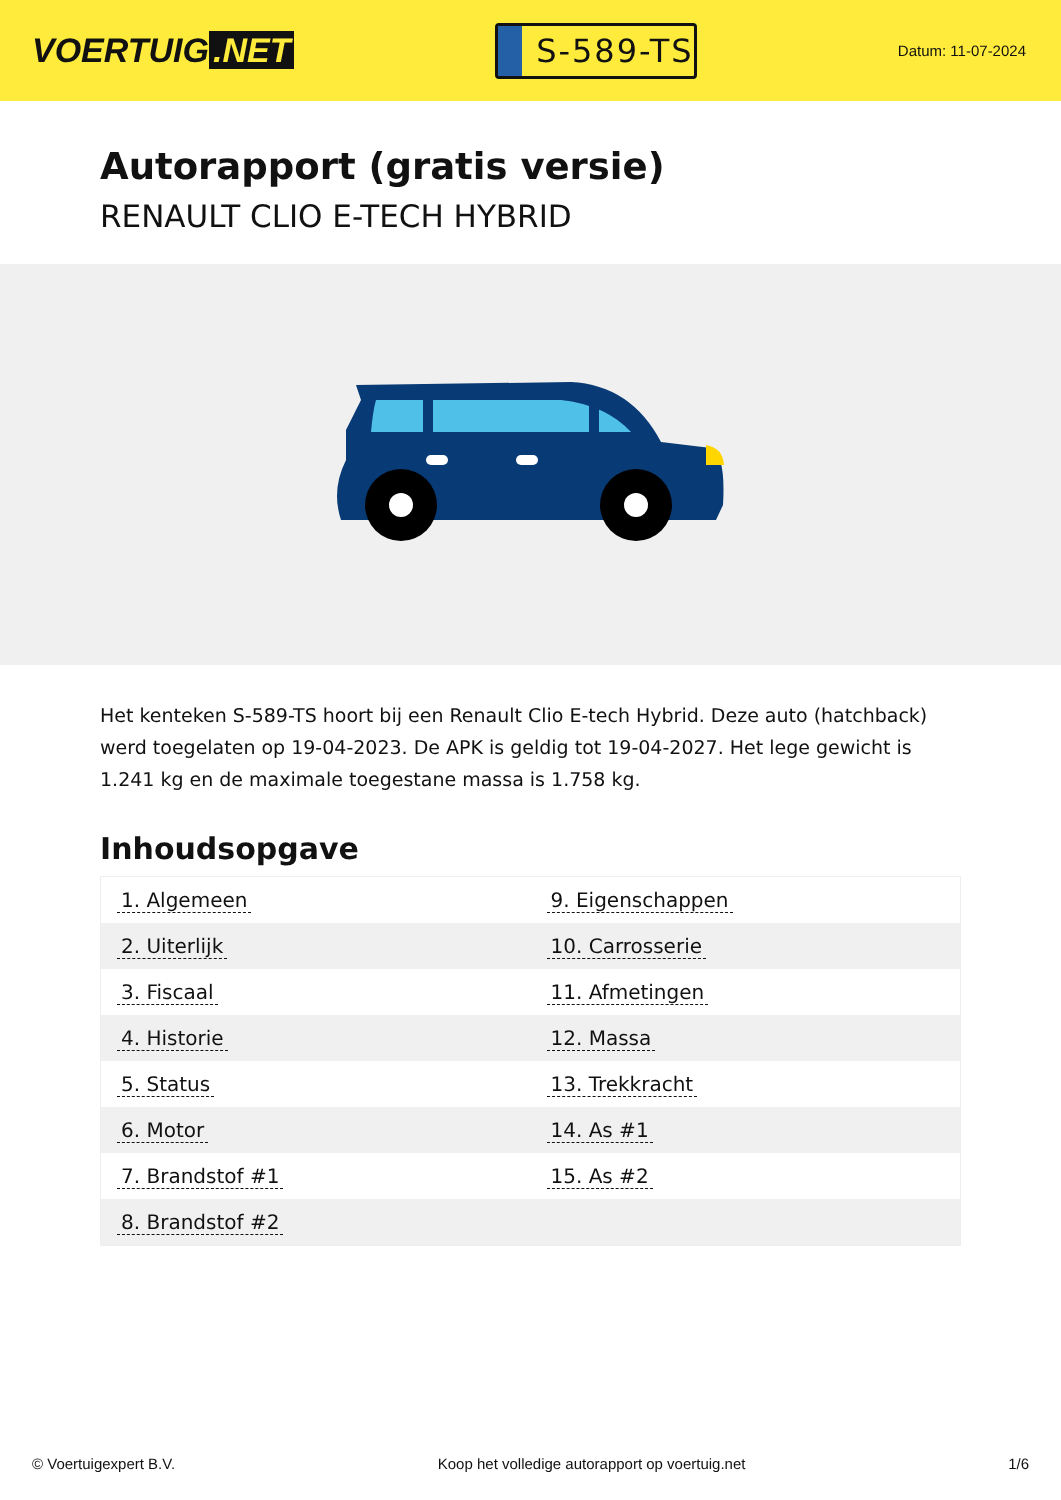VOERTUIG.NET
S-589-TS
Datum: 11-07-2024
Autorapport (gratis versie)
RENAULT CLIO E-TECH HYBRID
Het kenteken S-589-TS hoort bij een Renault Clio E-tech Hybrid. Deze auto (hatchback) werd toegelaten op 19-04-2023. De APK is geldig tot 19-04-2027. Het lege gewicht is 1.241 kg en de maximale toegestane massa is 1.758 kg.
Inhoudsopgave
| 1. Algemeen | 9. Eigenschappen |
| 2. Uiterlijk | 10. Carrosserie |
| 3. Fiscaal | 11. Afmetingen |
| 4. Historie | 12. Massa |
| 5. Status | 13. Trekkracht |
| 6. Motor | 14. As #1 |
| 7. Brandstof #1 | 15. As #2 |
| 8. Brandstof #2 | |
© Voertuigexpert B.V. Koop het volledige autorapport op voertuig.net
1/6